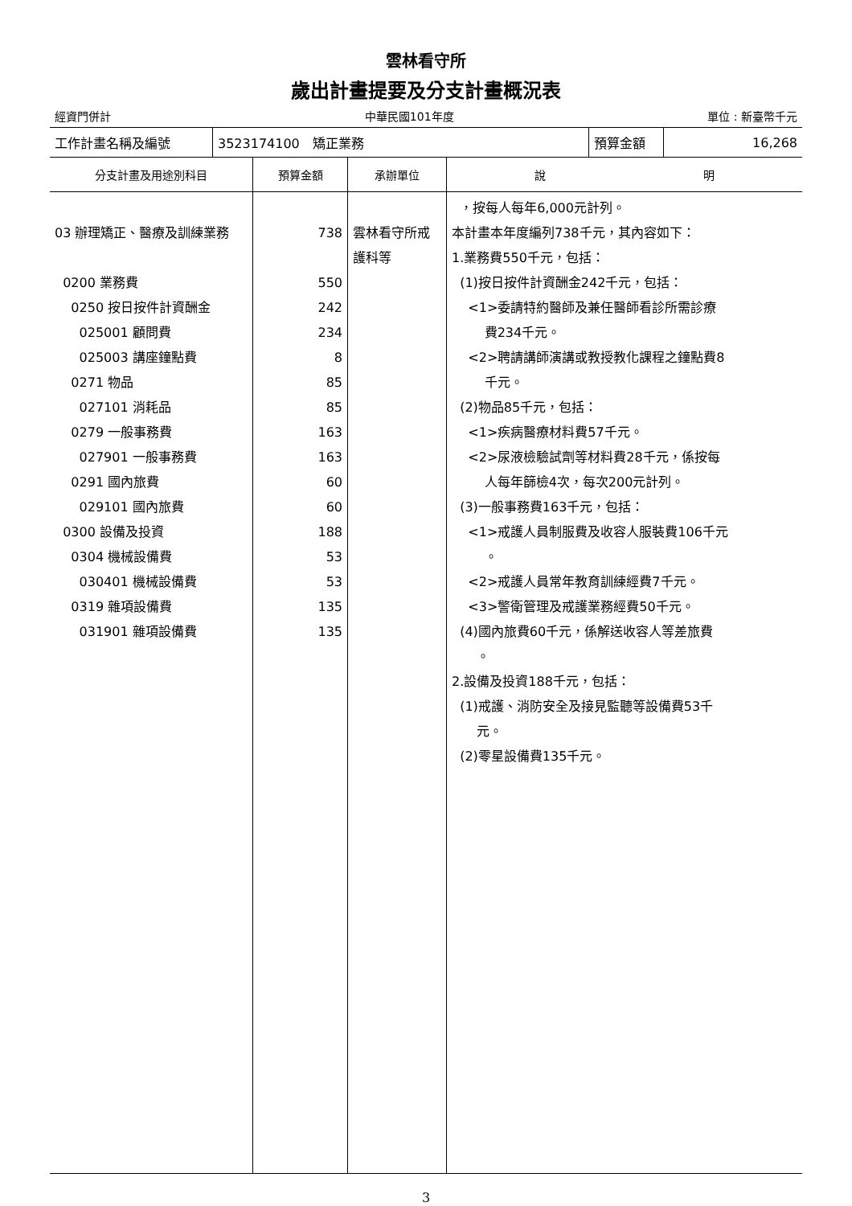雲林看守所
歲出計畫提要及分支計畫概況表
經資門併計 中華民國101年度 單位 : 新臺幣千元
| 工作計畫名稱及編號 | 3523174100 矯正業務 | 預算金額 | 16,268 |
| 分支計畫及用途別科目 | 預算金額 | 承辦單位 | 說 明 |
| --- | --- | --- | --- |
| 03 辦理矯正、醫療及訓練業務 0200 業務費 0250 按日按件計資酬金 025001 顧問費 025003 講座鐘點費 0271 物品 027101 消耗品 0279 一般事務費 027901 一般事務費 0291 國內旅費 029101 國內旅費 0300 設備及投資 0304 機械設備費 030401 機械設備費 0319 雜項設備費 031901 雜項設備費 | 738 550 242 234 8 85 85 163 163 60 60 188 53 53 135 135 | 雲林看守所戒 護科等 | ，按每人每年6,000元計列。 本計畫本年度編列738千元，其內容如下： 1.業務費550千元，包括： (1)按日按件計資酬金242千元，包括： <1>委請特約醫師及兼任醫師看診所需診療 費234千元。 <2>聘請講師演講或教授教化課程之鐘點費8 千元。 (2)物品85千元，包括： <1>疾病醫療材料費57千元。 <2>尿液檢驗試劑等材料費28千元，係按每 人每年篩檢4次，每次200元計列。 (3)一般事務費163千元，包括： <1>戒護人員制服費及收容人服裝費106千元 。 <2>戒護人員常年教育訓練經費7千元。 <3>警衛管理及戒護業務經費50千元。 (4)國內旅費60千元，係解送收容人等差旅費 。 2.設備及投資188千元，包括： (1)戒護、消防安全及接見監聽等設備費53千 元。 (2)零星設備費135千元。 |
3